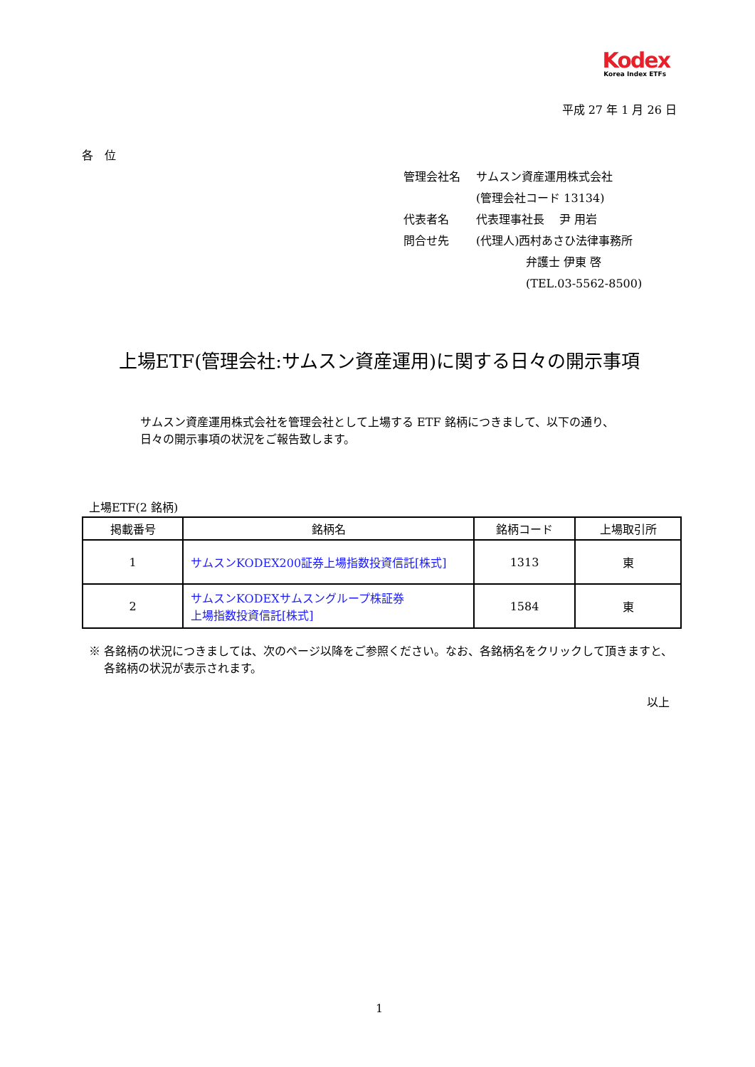Kodex
Korea Index ETFs
平成 27 年 1 月 26 日
各　位
| 管理会社名 | サムスン資産運用株式会社 |
| | (管理会社コード 13134) |
| 代表者名 | 代表理事社長 尹 用岩 |
| 問合せ先 | (代理人)西村あさひ法律事務所 |
| | 弁護士 伊東 啓 |
| | (TEL.03-5562-8500) |
上場ETF(管理会社:サムスン資産運用)に関する日々の開示事項
サムスン資産運用株式会社を管理会社として上場する ETF 銘柄につきまして、以下の通り、
日々の開示事項の状況をご報告致します。
上場ETF(2 銘柄)
| 掲載番号 | 銘柄名 | 銘柄コード | 上場取引所 |
| --- | --- | --- | --- |
| 1 | サムスンKODEX200証券上場指数投資信託[株式] | 1313 | 東 |
| 2 | サムスンKODEXサムスングループ株証券 上場指数投資信託[株式] | 1584 | 東 |
※ 各銘柄の状況につきましては、次のページ以降をご参照ください。なお、各銘柄名をクリックして頂きますと、
　 各銘柄の状況が表示されます。
以上
1